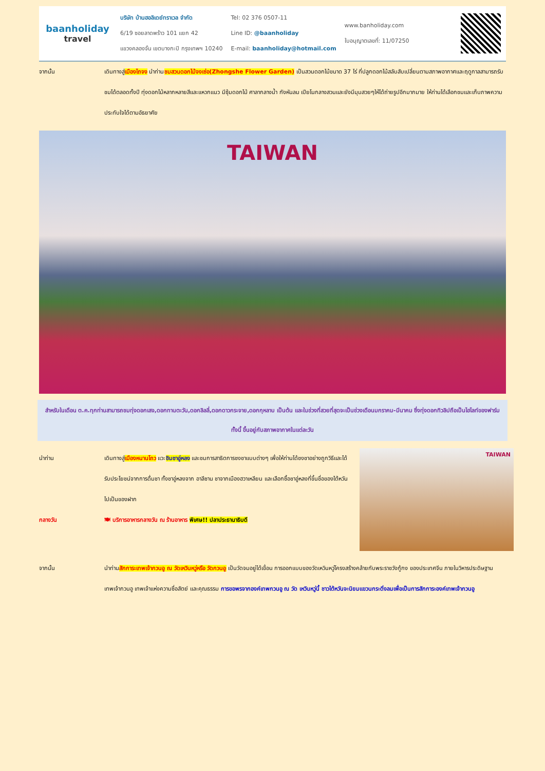baanholiday
travel
บริษัท บ้านฮอลิเดย์ทราเวล จำกัด
6/19 ซอยลาดพร้าว 101 แยก 42
แขวงคลองจั่น เขตบางกะปิ กรุงเทพฯ 10240
Tel: 02 376 0507-11
Line ID: @baanholiday
E-mail: baanholiday@hotmail.com
www.banholiday.com
ใบอนุญาตเลขที่: 11/07250
จากนั้น เดินทางสู่เมืองไถจง นำท่านชมสวนดอกไม้จงเซ่อ(Zhongshe Flower Garden) เป็นสวนดอกไม้ขนาด 37 ไร่ ที่ปลูกดอกไม้สลับสับเปลี่ยนตามสภาพอากาศและฤดูกาลสามารถรับชมได้ตลอดทั้งปี ทุ่งดอกไม้หลากหลายสีและแหวกแนว มีซุ้มดอกไม้ ศาลากลางน้ำ กังหันลม เปียโนกลางสวนและยังมีมุมสวยๆให้ได้ถ่ายรูปอีกมากมาย ให้ท่านได้เลือกชมและเก็บภาพความประทับใจได้ตามอัธยาศัย
TAIWAN
สำหรับในเดือน ต.ค.ทุกท่านสามารถชมทุ่งดอกเสจ,ดอกทานตะวัน,ดอกลิลลี่,ดอกดาวกระจาย,ดอกกุหลาบ เป็นต้น และในช่วงที่สวยที่สุดจะเป็นช่วงเดือนมกราคม-มีนาคม ซึ่งทุ่งดอกทิวลิปถือเป็นไฮไลท์ของฟาร์ม ทั้งนี้ ขึ้นอยู่กับสภาพอากาศในแต่ละวัน
นำท่าน เดินทางสู่เมืองหนานโถว แวะชิมชาอู่หลง และชมการสาธิตการชงชาแบบต่างๆ เพื่อให้ท่านได้ชงชาอย่างถูกวิธีและได้รับประโยชน์จากการดื่มชา ทั้งชาอู่หลงจาก อาลีซาน ชาจากเมืองฮวาเหลียน และเลือกซื้อชาอู่หลงที่ขึ้นชื่อของไต้หวันไปเป็นของฝาก
กลางวัน 🍽 บริการอาหารกลางวัน ณ ร้านอาหาร พิเศษ!! ปลาประธานาธิบดี
TAIWAN
จากนั้น นำท่านสักการะเทพเจ้ากวนอู ณ วัดเหวินหวู่หรือ วัดกวนอู เป็นวัดจมอยู่ได้เขื่อน การออกแบบของวัดเหวินหวู่โครงสร้างคล้ายกับพระราชวังกู้กง ของประเทศจีน ภายในวิหารประดิษฐานเทพเจ้ากวนอู เทพเจ้าแห่งความซื่อสัตย์ และคุณธรรม การขอพรจากองค์เทพกวนอู ณ วัด เหวินหวู่นี้ ชาวไต้หวันจะนิยมแขวนกระดิ่งลมเพื่อเป็นการสักการะองค์เทพเจ้ากวนอู